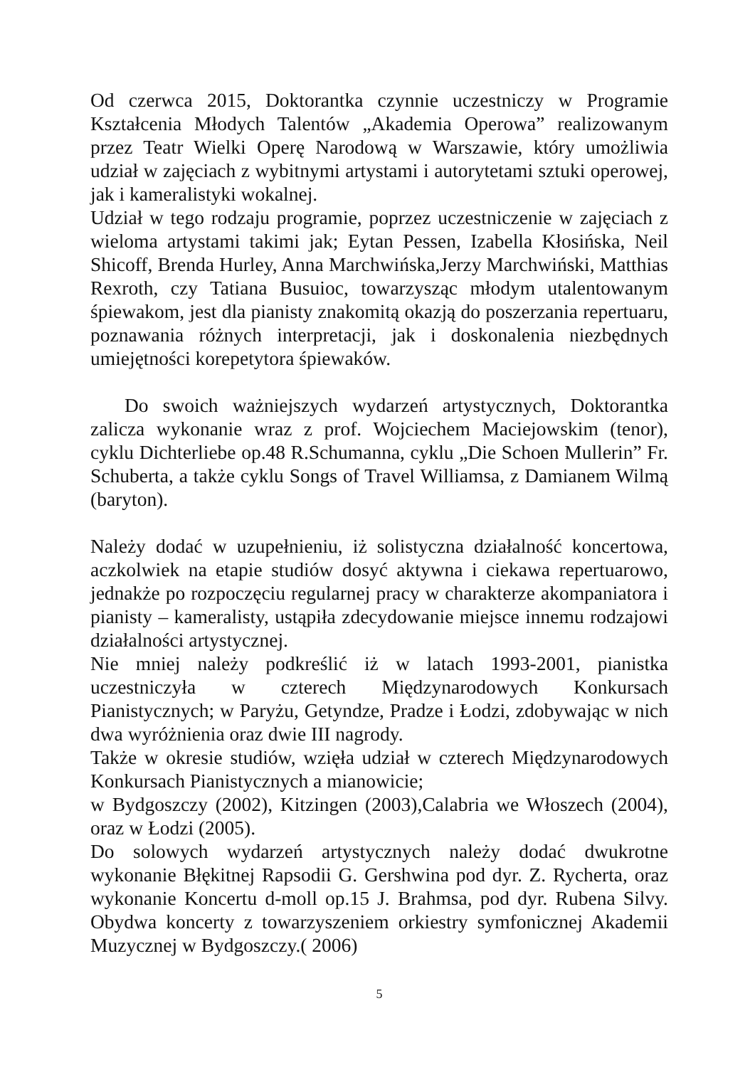Od czerwca 2015, Doktorantka czynnie uczestniczy w Programie Kształcenia Młodych Talentów „Akademia Operowa” realizowanym przez Teatr Wielki Operę Narodową w Warszawie, który umożliwia udział w zajęciach z wybitnymi artystami i autorytetami sztuki operowej, jak i kameralistyki wokalnej.
Udział w tego rodzaju programie, poprzez uczestniczenie w zajęciach z wieloma artystami takimi jak; Eytan Pessen, Izabella Kłosińska, Neil Shicoff, Brenda Hurley, Anna Marchwińska,Jerzy Marchwiński, Matthias Rexroth, czy Tatiana Busuioc, towarzysząc młodym utalentowanym śpiewakom, jest dla pianisty znakomitą okazją do poszerzania repertuaru, poznawania różnych interpretacji, jak i doskonalenia niezbędnych umiejętności korepetytora śpiewaków.
Do swoich ważniejszych wydarzeń artystycznych, Doktorantka zalicza wykonanie wraz z prof. Wojciechem Maciejowskim (tenor), cyklu Dichterliebe op.48 R.Schumanna, cyklu „Die Schoen Mullerin” Fr. Schuberta, a także cyklu Songs of Travel Williamsa, z Damianem Wilmą (baryton).
Należy dodać w uzupełnieniu, iż solistyczna działalność koncertowa, aczkolwiek na etapie studiów dosyć aktywna i ciekawa repertuarowo, jednakże po rozpoczęciu regularnej pracy w charakterze akompaniatora i pianisty – kameralisty, ustąpiła zdecydowanie miejsce innemu rodzajowi działalności artystycznej.
Nie mniej należy podkreślić iż w latach 1993-2001, pianistka uczestniczyła w czterech Międzynarodowych Konkursach Pianistycznych; w Paryżu, Getyndze, Pradze i Łodzi, zdobywając w nich dwa wyróżnienia oraz dwie III nagrody.
Także w okresie studiów, wzięła udział w czterech Międzynarodowych Konkursach Pianistycznych a mianowicie;
w Bydgoszczy (2002), Kitzingen (2003),Calabria we Włoszech (2004), oraz w Łodzi (2005).
Do solowych wydarzeń artystycznych należy dodać dwukrotne wykonanie Błękitnej Rapsodii G. Gershwina pod dyr. Z. Rycherta, oraz wykonanie Koncertu d-moll op.15 J. Brahmsa, pod dyr. Rubena Silvy. Obydwa koncerty z towarzyszeniem orkiestry symfonicznej Akademii Muzycznej w Bydgoszczy.( 2006)
5